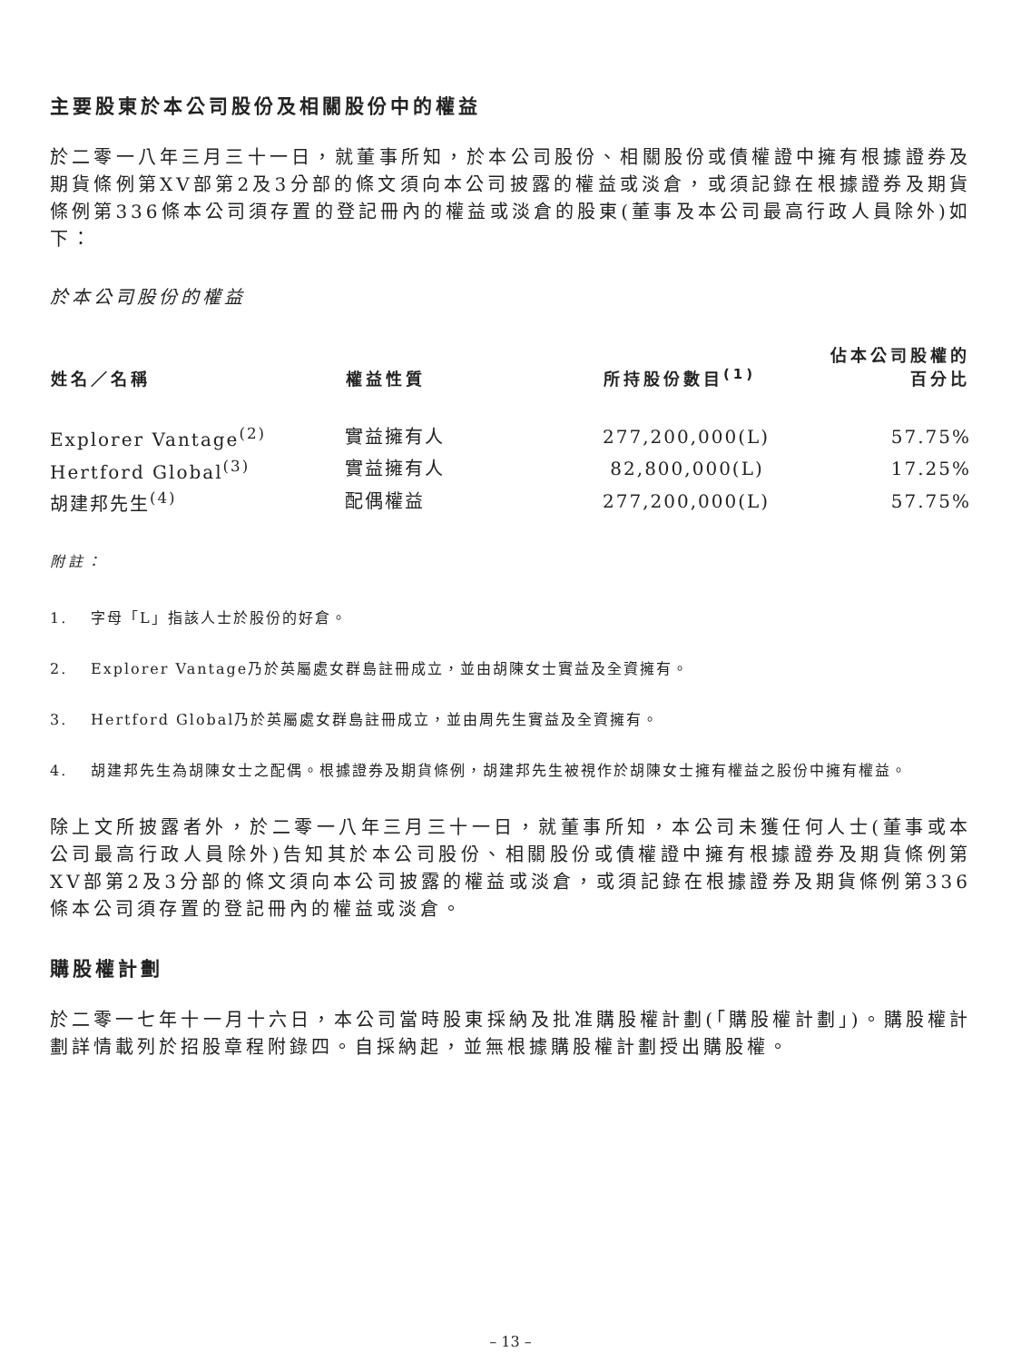主要股東於本公司股份及相關股份中的權益
於二零一八年三月三十一日，就董事所知，於本公司股份、相關股份或債權證中擁有根據證券及期貨條例第XV部第2及3分部的條文須向本公司披露的權益或淡倉，或須記錄在根據證券及期貨條例第336條本公司須存置的登記冊內的權益或淡倉的股東(董事及本公司最高行政人員除外)如下：
於本公司股份的權益
| 姓名／名稱 | 權益性質 | 所持股份數目<sup>(1)</sup> | 佔本公司股權的 百分比 |
| --- | --- | --- | --- |
| Explorer Vantage<sup>(2)</sup> | 實益擁有人 | 277,200,000(L) | 57.75% |
| Hertford Global<sup>(3)</sup> | 實益擁有人 | 82,800,000(L) | 17.25% |
| 胡建邦先生<sup>(4)</sup> | 配偶權益 | 277,200,000(L) | 57.75% |
附註：
1. 字母「L」指該人士於股份的好倉。
2. Explorer Vantage乃於英屬處女群島註冊成立，並由胡陳女士實益及全資擁有。
3. Hertford Global乃於英屬處女群島註冊成立，並由周先生實益及全資擁有。
4. 胡建邦先生為胡陳女士之配偶。根據證券及期貨條例，胡建邦先生被視作於胡陳女士擁有權益之股份中擁有權益。
除上文所披露者外，於二零一八年三月三十一日，就董事所知，本公司未獲任何人士(董事或本公司最高行政人員除外)告知其於本公司股份、相關股份或債權證中擁有根據證券及期貨條例第XV部第2及3分部的條文須向本公司披露的權益或淡倉，或須記錄在根據證券及期貨條例第336條本公司須存置的登記冊內的權益或淡倉。
購股權計劃
於二零一七年十一月十六日，本公司當時股東採納及批准購股權計劃(「購股權計劃」)。購股權計劃詳情載列於招股章程附錄四。自採納起，並無根據購股權計劃授出購股權。
– 13 –